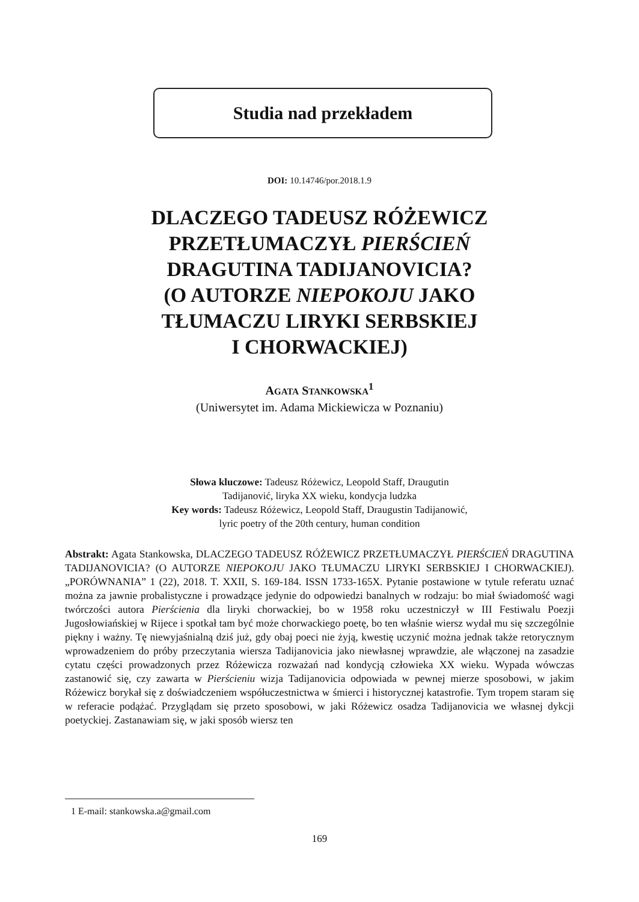Studia nad przekładem
DOI: 10.14746/por.2018.1.9
DLACZEGO TADEUSZ RÓŻEWICZ
PRZETŁUMACZYŁ PIERŚCIEŃ
DRAGUTINA TADIJANOVICIA?
(O AUTORZE NIEPOKOJU JAKO
TŁUMACZU LIRYKI SERBSKIEJ
I CHORWACKIEJ)
AGATA STANKOWSKA<sup>1</sup>
(Uniwersytet im. Adama Mickiewicza w Poznaniu)
Słowa kluczowe: Tadeusz Różewicz, Leopold Staff, Draugutin
Tadijanović, liryka XX wieku, kondycja ludzka
Key words: Tadeusz Różewicz, Leopold Staff, Draugustin Tadijanowić,
lyric poetry of the 20th century, human condition
Abstrakt: Agata Stankowska, DLACZEGO TADEUSZ RÓŻEWICZ PRZETŁUMACZYŁ PIERŚCIEŃ DRAGUTINA TADIJANOVICIA? (O AUTORZE NIEPOKOJU JAKO TŁUMACZU LIRYKI SERBSKIEJ I CHORWACKIEJ). „PORÓWNANIA” 1 (22), 2018. T. XXII, S. 169-184. ISSN 1733-165X. Pytanie postawione w tytule referatu uznać można za jawnie probalistyczne i prowadzące jedynie do odpowiedzi banalnych w rodzaju: bo miał świadomość wagi twórczości autora Pierścienia dla liryki chorwackiej, bo w 1958 roku uczestniczył w III Festiwalu Poezji Jugosłowiańskiej w Rijece i spotkał tam być może chorwackiego poetę, bo ten właśnie wiersz wydał mu się szczególnie piękny i ważny. Tę niewyjaśnialną dziś już, gdy obaj poeci nie żyją, kwestię uczynić można jednak także retorycznym wprowadzeniem do próby przeczytania wiersza Tadijanovicia jako niewłasnej wprawdzie, ale włączonej na zasadzie cytatu części prowadzonych przez Różewicza rozważań nad kondycją człowieka XX wieku. Wypada wówczas zastanowić się, czy zawarta w Pierścieniu wizja Tadijanovicia odpowiada w pewnej mierze sposobowi, w jakim Różewicz borykał się z doświadczeniem współuczestnictwa w śmierci i historycznej katastrofie. Tym tropem staram się w referacie podążać. Przyglądam się przeto sposobowi, w jaki Różewicz osadza Tadijanovicia we własnej dykcji poetyckiej. Zastanawiam się, w jaki sposób wiersz ten
1 E-mail: stankowska.a@gmail.com
169